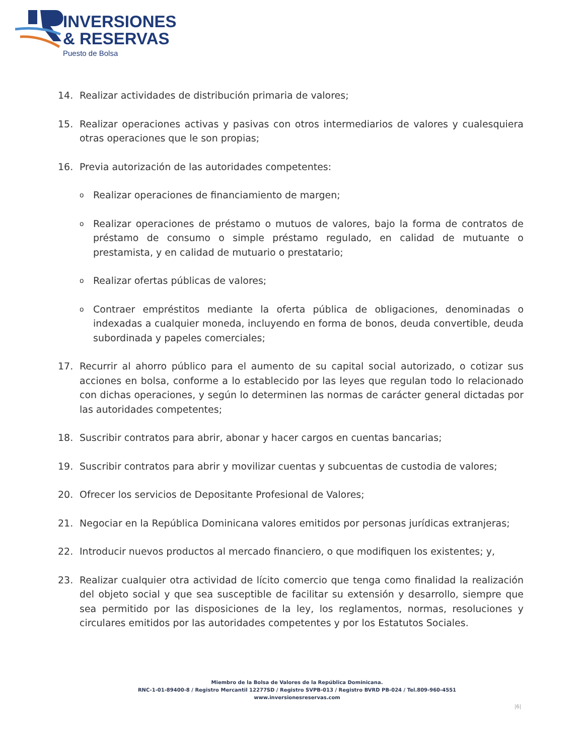INVERSIONES
& RESERVAS
Puesto de Bolsa
14. Realizar actividades de distribución primaria de valores;
15. Realizar operaciones activas y pasivas con otros intermediarios de valores y cualesquiera otras operaciones que le son propias;
16. Previa autorización de las autoridades competentes:
o Realizar operaciones de financiamiento de margen;
o Realizar operaciones de préstamo o mutuos de valores, bajo la forma de contratos de préstamo de consumo o simple préstamo regulado, en calidad de mutuante o prestamista, y en calidad de mutuario o prestatario;
o Realizar ofertas públicas de valores;
o Contraer empréstitos mediante la oferta pública de obligaciones, denominadas o indexadas a cualquier moneda, incluyendo en forma de bonos, deuda convertible, deuda subordinada y papeles comerciales;
17. Recurrir al ahorro público para el aumento de su capital social autorizado, o cotizar sus acciones en bolsa, conforme a lo establecido por las leyes que regulan todo lo relacionado con dichas operaciones, y según lo determinen las normas de carácter general dictadas por las autoridades competentes;
18. Suscribir contratos para abrir, abonar y hacer cargos en cuentas bancarias;
19. Suscribir contratos para abrir y movilizar cuentas y subcuentas de custodia de valores;
20. Ofrecer los servicios de Depositante Profesional de Valores;
21. Negociar en la República Dominicana valores emitidos por personas jurídicas extranjeras;
22. Introducir nuevos productos al mercado financiero, o que modifiquen los existentes; y,
23. Realizar cualquier otra actividad de lícito comercio que tenga como finalidad la realización del objeto social y que sea susceptible de facilitar su extensión y desarrollo, siempre que sea permitido por las disposiciones de la ley, los reglamentos, normas, resoluciones y circulares emitidos por las autoridades competentes y por los Estatutos Sociales.
Miembro de la Bolsa de Valores de la República Dominicana.
RNC-1-01-89400-8 / Registro Mercantil 12277SD / Registro SVPB-013 / Registro BVRD PB-024 / Tel.809-960-4551
www.inversionesreservas.com
|6|